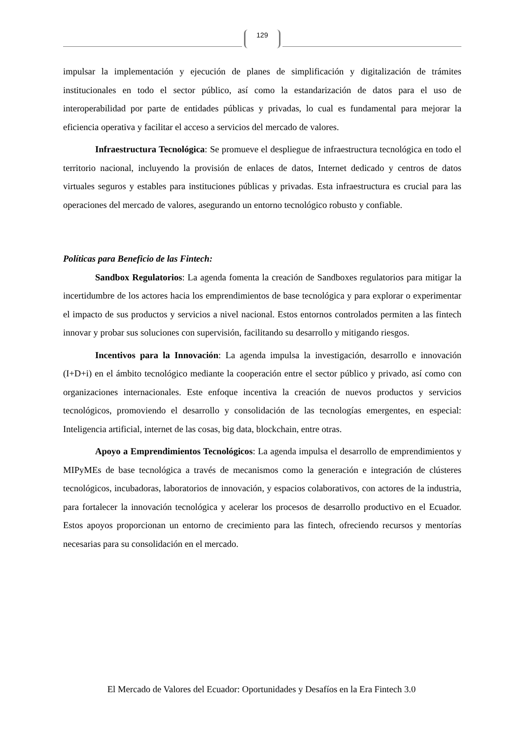129
impulsar la implementación y ejecución de planes de simplificación y digitalización de trámites institucionales en todo el sector público, así como la estandarización de datos para el uso de interoperabilidad por parte de entidades públicas y privadas, lo cual es fundamental para mejorar la eficiencia operativa y facilitar el acceso a servicios del mercado de valores.
Infraestructura Tecnológica: Se promueve el despliegue de infraestructura tecnológica en todo el territorio nacional, incluyendo la provisión de enlaces de datos, Internet dedicado y centros de datos virtuales seguros y estables para instituciones públicas y privadas. Esta infraestructura es crucial para las operaciones del mercado de valores, asegurando un entorno tecnológico robusto y confiable.
Políticas para Beneficio de las Fintech:
Sandbox Regulatorios: La agenda fomenta la creación de Sandboxes regulatorios para mitigar la incertidumbre de los actores hacia los emprendimientos de base tecnológica y para explorar o experimentar el impacto de sus productos y servicios a nivel nacional. Estos entornos controlados permiten a las fintech innovar y probar sus soluciones con supervisión, facilitando su desarrollo y mitigando riesgos.
Incentivos para la Innovación: La agenda impulsa la investigación, desarrollo e innovación (I+D+i) en el ámbito tecnológico mediante la cooperación entre el sector público y privado, así como con organizaciones internacionales. Este enfoque incentiva la creación de nuevos productos y servicios tecnológicos, promoviendo el desarrollo y consolidación de las tecnologías emergentes, en especial: Inteligencia artificial, internet de las cosas, big data, blockchain, entre otras.
Apoyo a Emprendimientos Tecnológicos: La agenda impulsa el desarrollo de emprendimientos y MIPyMEs de base tecnológica a través de mecanismos como la generación e integración de clústeres tecnológicos, incubadoras, laboratorios de innovación, y espacios colaborativos, con actores de la industria, para fortalecer la innovación tecnológica y acelerar los procesos de desarrollo productivo en el Ecuador. Estos apoyos proporcionan un entorno de crecimiento para las fintech, ofreciendo recursos y mentorías necesarias para su consolidación en el mercado.
El Mercado de Valores del Ecuador: Oportunidades y Desafíos en la Era Fintech 3.0